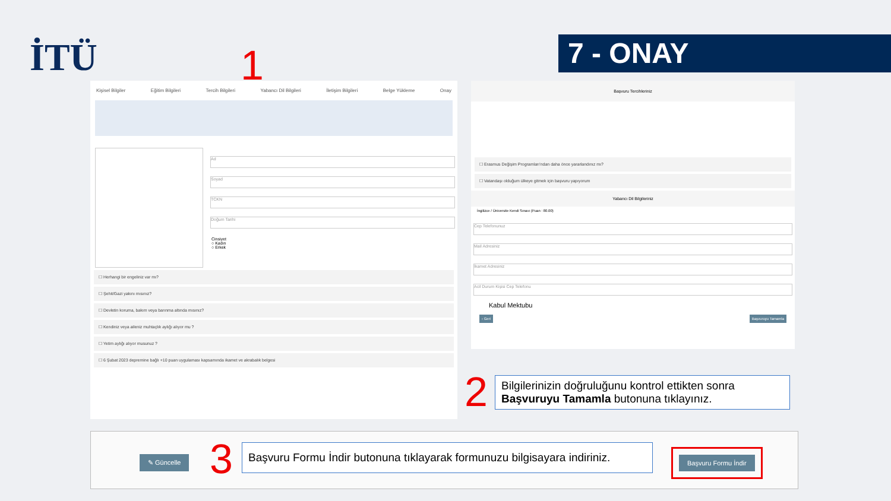İTÜ 1 7 - ONAY
Kişisel Bilgiler Eğitim Bilgileri Tercih Bilgileri Yabancı Dil Bilgileri İletişim Bilgileri Belge Yükleme Onay
Ad
Soyad
TCKN
Doğum Tarihi
Cinsiyet
○ Kadın
○ Erkek
☐ Herhangi bir engeliniz var mı?
☐ Şehit/Gazi yakını mısınız?
☐ Devletin koruma, bakım veya barınma altında mısınız?
☐ Kendiniz veya aileniz muhtaçlık aylığı alıyor mu ?
☐ Yetim aylığı alıyor musunuz ?
☐ 6 Şubat 2023 depremine bağlı +10 puan uygulaması kapsamında ikamet ve akrabalık belgesi
Başvuru Tercihleriniz
☐ Erasmus Değişim Programları'ndan daha önce yararlandınız mı?
☐ Vatandaşı olduğum ülkeye gitmek için başvuru yapıyorum
Yabancı Dil Bilgileriniz
İngilizce / Üniversite Kendi Sınavı (Puan : 80.00)
Cep Telefonunuz
Mail Adresiniz
İkamet Adresiniz
Acil Durum Kişisi Cep Telefonu
Kabul Mektubu
‹ Geri Başvuruyu Tamamla
2
Bilgilerinizin doğruluğunu kontrol ettikten sonra Başvuruyu Tamamla butonuna tıklayınız.
✎ Güncelle 3
Başvuru Formu İndir butonuna tıklayarak formunuzu bilgisayara indiriniz.
Başvuru Formu İndir